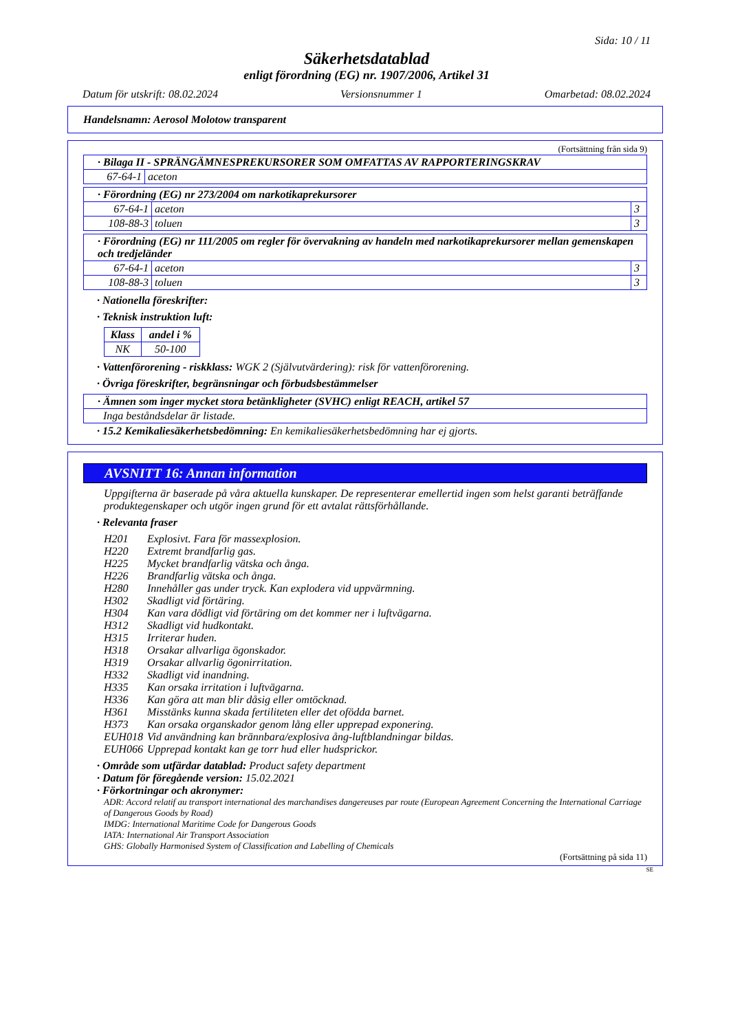Sida: 10 / 11
Säkerhetsdatablad
enligt förordning (EG) nr. 1907/2006, Artikel 31
Datum för utskrift: 08.02.2024 Versionsnummer 1 Omarbetad: 08.02.2024
Handelsnamn: Aerosol Molotow transparent
(Fortsättning från sida 9)
| · Bilaga II - SPRÄNGÄMNESPREKURSORER SOM OMFATTAS AV RAPPORTERINGSKRAV | |
| 67-64-1 | aceton |
| · Förordning (EG) nr 273/2004 om narkotikaprekursorer | | |
| 67-64-1 | aceton | 3 |
| 108-88-3 | toluen | 3 |
| · Förordning (EG) nr 111/2005 om regler för övervakning av handeln med narkotikaprekursorer mellan gemenskapen och tredjeländer | | |
| 67-64-1 | aceton | 3 |
| 108-88-3 | toluen | 3 |
· Nationella föreskrifter:
· Teknisk instruktion luft:
| Klass | andel i % |
| NK | 50-100 |
· Vattenförorening - riskklass: WGK 2 (Självutvärdering): risk för vattenförorening.
· Övriga föreskrifter, begränsningar och förbudsbestämmelser
| · Ämnen som inger mycket stora betänkligheter (SVHC) enligt REACH, artikel 57 |
| Inga beståndsdelar är listade. |
· 15.2 Kemikaliesäkerhetsbedömning: En kemikaliesäkerhetsbedömning har ej gjorts.
AVSNITT 16: Annan information
Uppgifterna är baserade på våra aktuella kunskaper. De representerar emellertid ingen som helst garanti beträffande produktegenskaper och utgör ingen grund för ett avtalat rättsförhållande.
· Relevanta fraser
| H201 | Explosivt. Fara för massexplosion. |
| H220 | Extremt brandfarlig gas. |
| H225 | Mycket brandfarlig vätska och ånga. |
| H226 | Brandfarlig vätska och ånga. |
| H280 | Innehåller gas under tryck. Kan explodera vid uppvärmning. |
| H302 | Skadligt vid förtäring. |
| H304 | Kan vara dödligt vid förtäring om det kommer ner i luftvägarna. |
| H312 | Skadligt vid hudkontakt. |
| H315 | Irriterar huden. |
| H318 | Orsakar allvarliga ögonskador. |
| H319 | Orsakar allvarlig ögonirritation. |
| H332 | Skadligt vid inandning. |
| H335 | Kan orsaka irritation i luftvägarna. |
| H336 | Kan göra att man blir dåsig eller omtöcknad. |
| H361 | Misstänks kunna skada fertiliteten eller det ofödda barnet. |
| H373 | Kan orsaka organskador genom lång eller upprepad exponering. |
| EUH018 | Vid användning kan brännbara/explosiva ång-luftblandningar bildas. |
| EUH066 | Upprepad kontakt kan ge torr hud eller hudsprickor. |
· Område som utfärdar datablad: Product safety department
· Datum för föregående version: 15.02.2021
· Förkortningar och akronymer:
ADR: Accord relatif au transport international des marchandises dangereuses par route (European Agreement Concerning the International Carriage of Dangerous Goods by Road)
IMDG: International Maritime Code for Dangerous Goods
IATA: International Air Transport Association
GHS: Globally Harmonised System of Classification and Labelling of Chemicals
(Fortsättning på sida 11)
SE